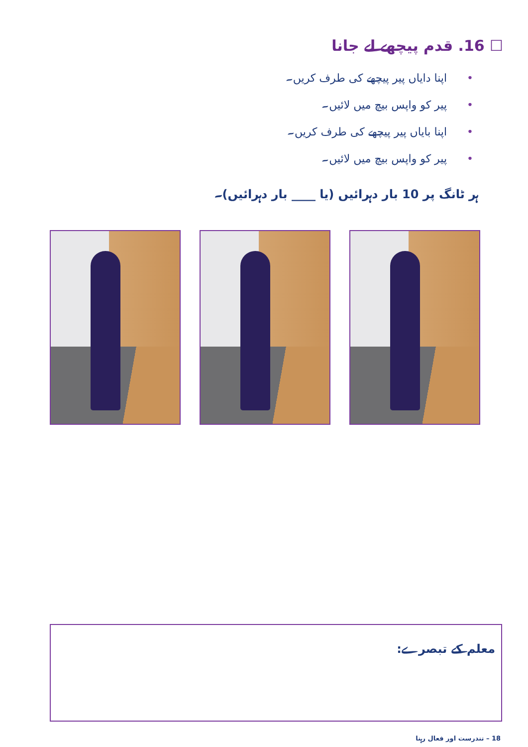☐ 16. قدم پیچھے لے جانا
•اپنا دایاں پیر پیچھے کی طرف کریں۔
•پیر کو واپس بیچ میں لائیں۔
•اپنا بایاں پیر پیچھے کی طرف کریں۔
•پیر کو واپس بیچ میں لائیں۔
ہر ٹانگ پر 10 بار دہرائیں (یا ____ بار دہرائیں)۔
معلم کے تبصرے:
18 – تندرست اور فعال رہنا